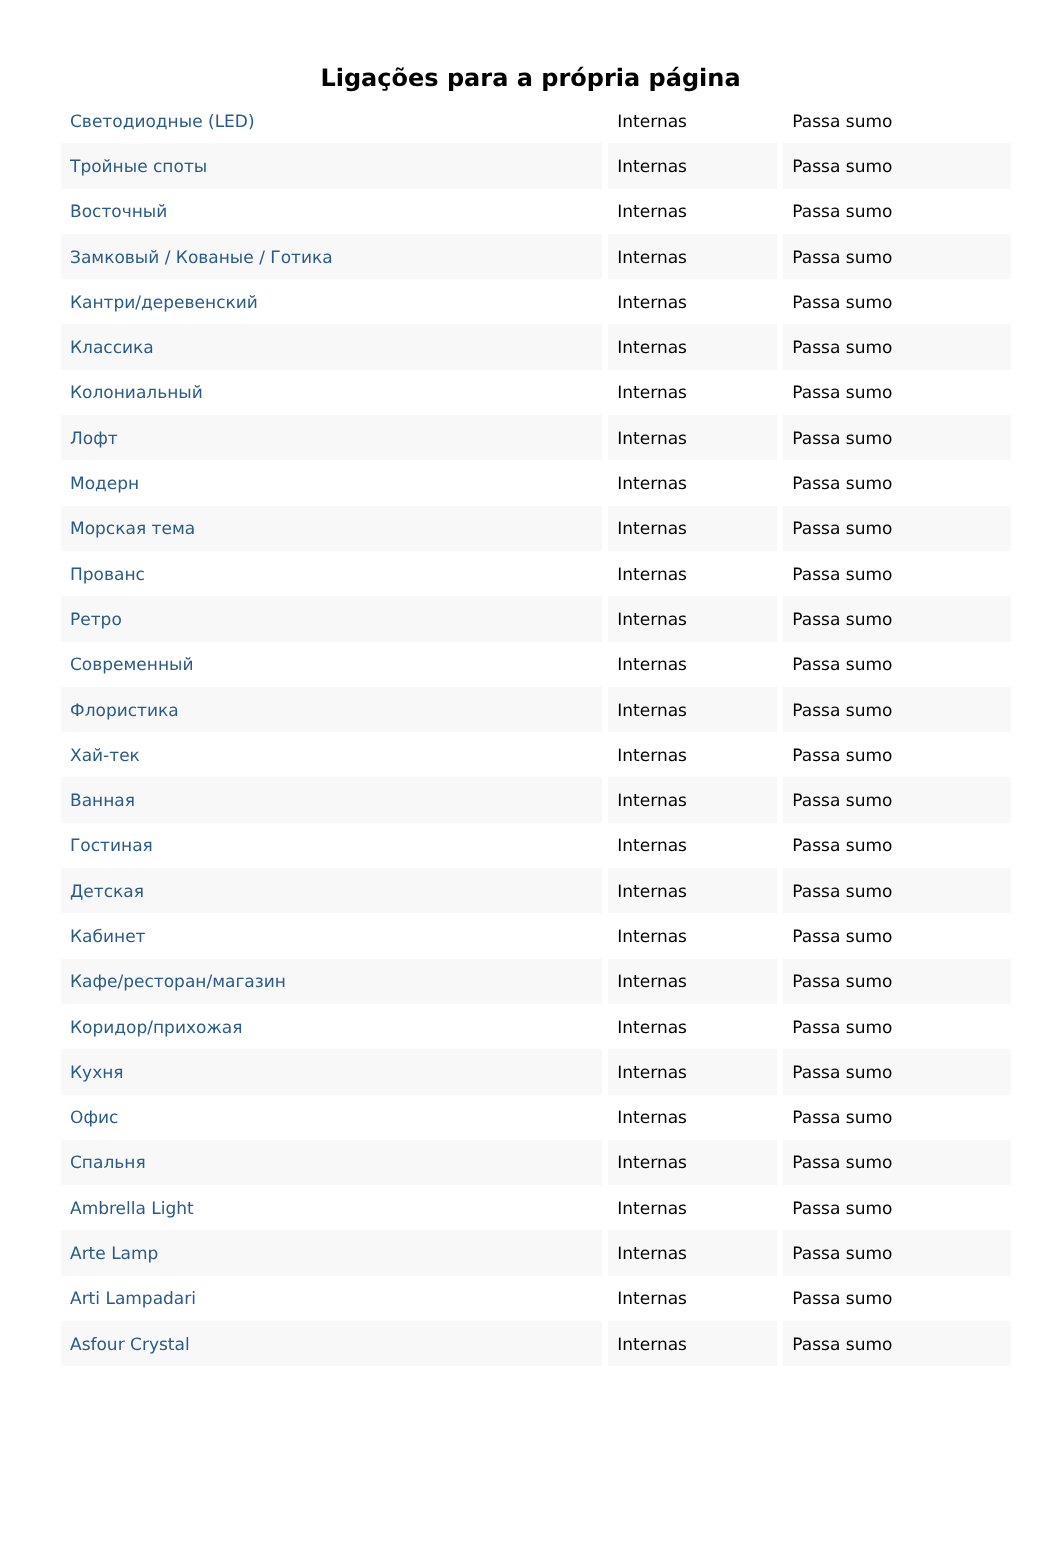Ligações para a própria página
| Светодиодные (LED) | Internas | Passa sumo |
| Тройные споты | Internas | Passa sumo |
| Восточный | Internas | Passa sumo |
| Замковый / Кованые / Готика | Internas | Passa sumo |
| Кантри/деревенский | Internas | Passa sumo |
| Классика | Internas | Passa sumo |
| Колониальный | Internas | Passa sumo |
| Лофт | Internas | Passa sumo |
| Модерн | Internas | Passa sumo |
| Морская тема | Internas | Passa sumo |
| Прованс | Internas | Passa sumo |
| Ретро | Internas | Passa sumo |
| Современный | Internas | Passa sumo |
| Флористика | Internas | Passa sumo |
| Хай-тек | Internas | Passa sumo |
| Ванная | Internas | Passa sumo |
| Гостиная | Internas | Passa sumo |
| Детская | Internas | Passa sumo |
| Кабинет | Internas | Passa sumo |
| Кафе/ресторан/магазин | Internas | Passa sumo |
| Коридор/прихожая | Internas | Passa sumo |
| Кухня | Internas | Passa sumo |
| Офис | Internas | Passa sumo |
| Спальня | Internas | Passa sumo |
| Ambrella Light | Internas | Passa sumo |
| Arte Lamp | Internas | Passa sumo |
| Arti Lampadari | Internas | Passa sumo |
| Asfour Crystal | Internas | Passa sumo |